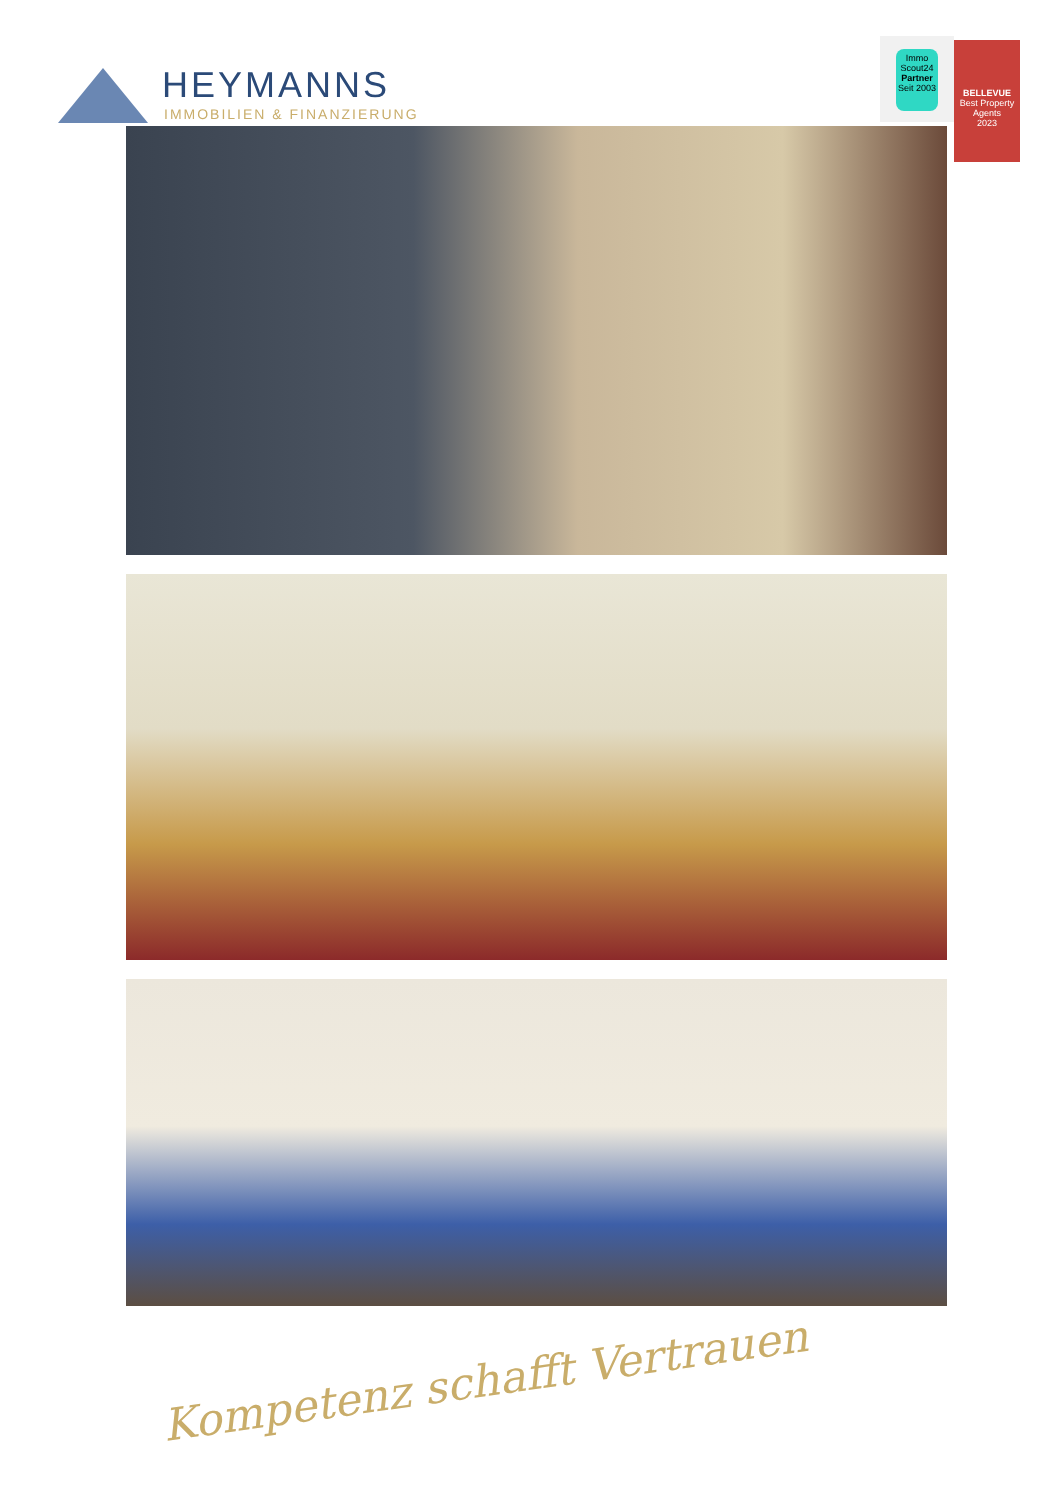HEYMANNS
IMMOBILIEN & FINANZIERUNG
Immo
Scout24
Partner
Seit 2003
BELLEVUE
Best Property Agents
2023
Kompetenz schafft Vertrauen